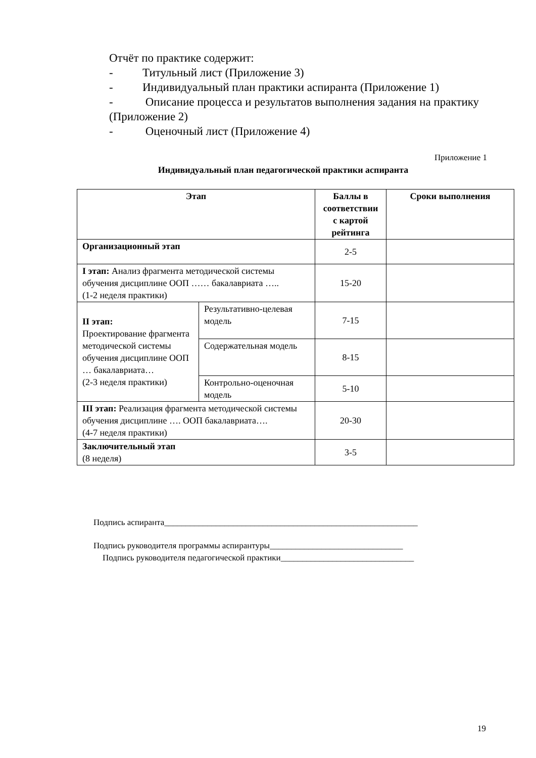Отчёт по практике содержит:
- Титульный лист (Приложение 3)
- Индивидуальный план практики аспиранта (Приложение 1)
- Описание процесса и результатов выполнения задания на практику (Приложение 2)
- Оценочный лист (Приложение 4)
Приложение 1
Индивидуальный план педагогической практики аспиранта
| Этап | | Баллы в соответствии с картой рейтинга | Сроки выполнения |
| --- | --- | --- | --- |
| Организационный этап | | 2-5 | |
| I этап: Анализ фрагмента методической системы обучения дисциплине ООП …… бакалавриата ….. (1-2 неделя практики) | | 15-20 | |
| II этап: Проектирование фрагмента методической системы обучения дисциплине ООП … бакалавриата… (2-3 неделя практики) | Результативно-целевая модель | 7-15 | |
| | Содержательная модель | 8-15 | |
| | Контрольно-оценочная модель | 5-10 | |
| III этап: Реализация фрагмента методической системы обучения дисциплине …. ООП бакалавриата…. (4-7 неделя практики) | | 20-30 | |
| Заключительный этап (8 неделя) | | 3-5 | |
Подпись аспиранта___________________________________________________________
Подпись руководителя программы аспирантуры_______________________________
Подпись руководителя педагогической практики_______________________________
19